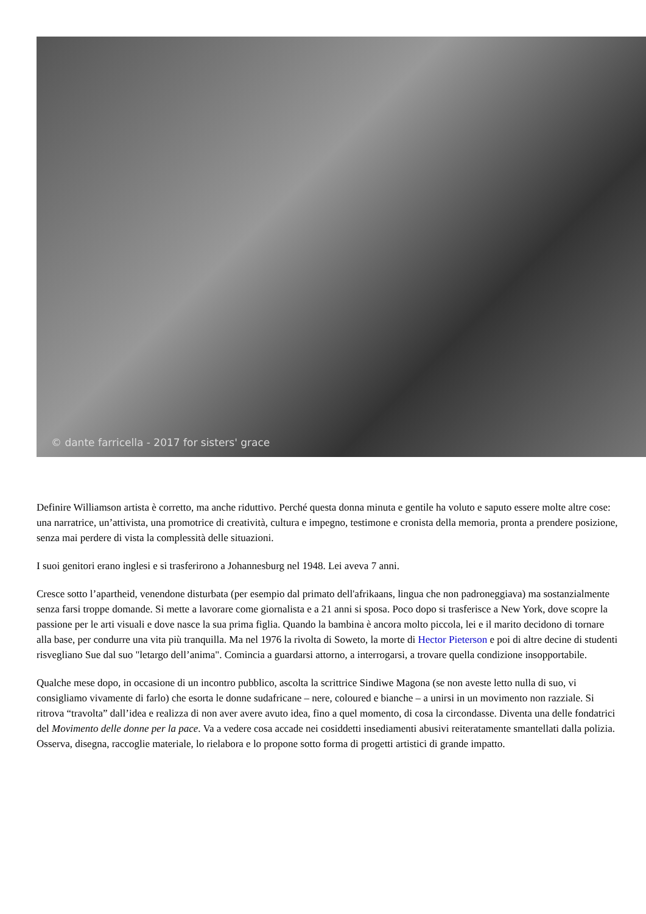© dante farricella - 2017 for sisters' grace
Definire Williamson artista è corretto, ma anche riduttivo. Perché questa donna minuta e gentile ha voluto e saputo essere molte altre cose: una narratrice, un’attivista, una promotrice di creatività, cultura e impegno, testimone e cronista della memoria, pronta a prendere posizione, senza mai perdere di vista la complessità delle situazioni.
I suoi genitori erano inglesi e si trasferirono a Johannesburg nel 1948. Lei aveva 7 anni.
Cresce sotto l’apartheid, venendone disturbata (per esempio dal primato dell'afrikaans, lingua che non padroneggiava) ma sostanzialmente senza farsi troppe domande. Si mette a lavorare come giornalista e a 21 anni si sposa. Poco dopo si trasferisce a New York, dove scopre la passione per le arti visuali e dove nasce la sua prima figlia. Quando la bambina è ancora molto piccola, lei e il marito decidono di tornare alla base, per condurre una vita più tranquilla. Ma nel 1976 la rivolta di Soweto, la morte di Hector Pieterson e poi di altre decine di studenti risvegliano Sue dal suo "letargo dell’anima". Comincia a guardarsi attorno, a interrogarsi, a trovare quella condizione insopportabile.
Qualche mese dopo, in occasione di un incontro pubblico, ascolta la scrittrice Sindiwe Magona (se non aveste letto nulla di suo, vi consigliamo vivamente di farlo) che esorta le donne sudafricane – nere, coloured e bianche – a unirsi in un movimento non razziale. Si ritrova “travolta” dall’idea e realizza di non aver avere avuto idea, fino a quel momento, di cosa la circondasse. Diventa una delle fondatrici del Movimento delle donne per la pace. Va a vedere cosa accade nei cosiddetti insediamenti abusivi reiteratamente smantellati dalla polizia. Osserva, disegna, raccoglie materiale, lo rielabora e lo propone sotto forma di progetti artistici di grande impatto.